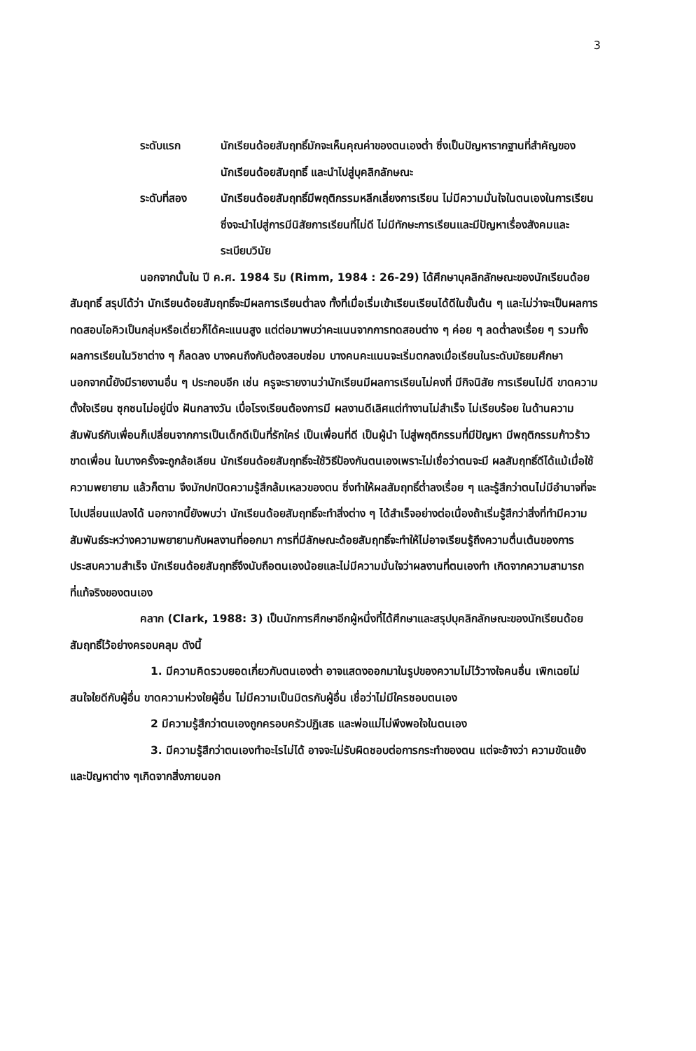3
ระดับแรก นักเรียนด้อยสัมฤทธิ์มักจะเห็นคุณค่าของตนเองต่ำ ซึ่งเป็นปัญหารากฐานที่สำคัญของนักเรียนด้อยสัมฤทธิ์ และนำไปสู่บุคลิกลักษณะ
ระดับที่สอง นักเรียนด้อยสัมฤทธิ์มีพฤติกรรมหลีกเลี่ยงการเรียน ไม่มีความมั่นใจในตนเองในการเรียน ซึ่งจะนำไปสู่การมีนิสัยการเรียนที่ไม่ดี ไม่มีทักษะการเรียนและมีปัญหาเรื่องสังคมและระเบียบวินัย
นอกจากนั้นใน ปี ค.ศ. 1984 ริม (Rimm, 1984 : 26-29) ได้ศึกษาบุคลิกลักษณะของนักเรียนด้อยสัมฤทธิ์ สรุปได้ว่า นักเรียนด้อยสัมฤทธิ์จะมีผลการเรียนต่ำลง ทั้งที่เมื่อเริ่มเข้าเรียนเรียนได้ดีในขั้นต้น ๆ และไม่ว่าจะเป็นผลการทดสอบไอคิวเป็นกลุ่มหรือเดี่ยวก็ได้คะแนนสูง แต่ต่อมาพบว่าคะแนนจากการทดสอบต่าง ๆ ค่อย ๆ ลดต่ำลงเรื่อย ๆ รวมทั้งผลการเรียนในวิชาต่าง ๆ ก็ลดลง บางคนถึงกับต้องสอบซ่อม บางคนคะแนนจะเริ่มตกลงเมื่อเรียนในระดับมัธยมศึกษา นอกจากนี้ยังมีรายงานอื่น ๆ ประกอบอีก เช่น ครูจะรายงานว่านักเรียนมีผลการเรียนไม่คงที่ มีกิจนิสัย การเรียนไม่ดี ขาดความตั้งใจเรียน ซุกซนไม่อยู่นิ่ง ฝันกลางวัน เบื่อโรงเรียนต้องการมี ผลงานดีเลิศแต่ทำงานไม่สำเร็จ ไม่เรียบร้อย ในด้านความสัมพันธ์กับเพื่อนก็เปลี่ยนจากการเป็นเด็กดีเป็นที่รักใคร่ เป็นเพื่อนที่ดี เป็นผู้นำ ไปสู่พฤติกรรมที่มีปัญหา มีพฤติกรรมก้าวร้าว ขาดเพื่อน ในบางครั้งจะถูกล้อเลียน นักเรียนด้อยสัมฤทธิ์จะใช้วิธีป้องกันตนเองเพราะไม่เชื่อว่าตนจะมี ผลสัมฤทธิ์ดีได้แม้เมื่อใช้ความพยายาม แล้วก็ตาม จึงมักปกปิดความรู้สึกล้มเหลวของตน ซึ่งทำให้ผลสัมฤทธิ์ต่ำลงเรื่อย ๆ และรู้สึกว่าตนไม่มีอำนาจที่จะไปเปลี่ยนแปลงได้ นอกจากนี้ยังพบว่า นักเรียนด้อยสัมฤทธิ์จะทำสิ่งต่าง ๆ ได้สำเร็จอย่างต่อเนื่องถ้าเริ่มรู้สึกว่าสิ่งที่ทำมีความสัมพันธ์ระหว่างความพยายามกับผลงานที่ออกมา การที่มีลักษณะด้อยสัมฤทธิ์จะทำให้ไม่อาจเรียนรู้ถึงความตื่นเต้นของการประสบความสำเร็จ นักเรียนด้อยสัมฤทธิ์จึงนับถือตนเองน้อยและไม่มีความมั่นใจว่าผลงานที่ตนเองทำ เกิดจากความสามารถที่แท้จริงของตนเอง
คลาก (Clark, 1988: 3) เป็นนักการศึกษาอีกผู้หนึ่งที่ได้ศึกษาและสรุปบุคลิกลักษณะของนักเรียนด้อยสัมฤทธิ์ไว้อย่างครอบคลุม ดังนี้
1. มีความคิดรวบยอดเกี่ยวกับตนเองต่ำ อาจแสดงออกมาในรูปของความไม่ไว้วางใจคนอื่น เพิกเฉยไม่สนใจใยดีกับผู้อื่น ขาดความห่วงใยผู้อื่น ไม่มีความเป็นมิตรกับผู้อื่น เชื่อว่าไม่มีใครชอบตนเอง
2 มีความรู้สึกว่าตนเองถูกครอบครัวปฏิเสธ และพ่อแม่ไม่พึงพอใจในตนเอง
3. มีความรู้สึกว่าตนเองทำอะไรไม่ได้ อาจจะไม่รับผิดชอบต่อการกระทำของตน แต่จะอ้างว่า ความขัดแย้งและปัญหาต่าง ๆเกิดจากสิ่งภายนอก